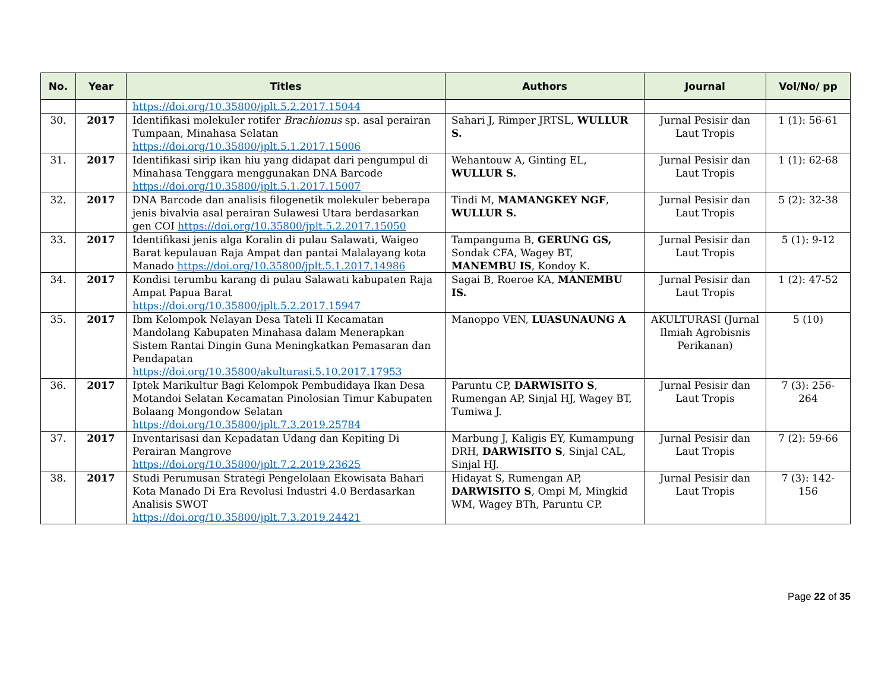| No. | Year | Titles | Authors | Journal | Vol/No/ pp |
| --- | --- | --- | --- | --- | --- |
| | | https://doi.org/10.35800/jplt.5.2.2017.15044 | | | |
| 30. | 2017 | Identifikasi molekuler rotifer Brachionus sp. asal perairan Tumpaan, Minahasa Selatan https://doi.org/10.35800/jplt.5.1.2017.15006 | Sahari J, Rimper JRTSL, WULLUR S. | Jurnal Pesisir dan Laut Tropis | 1 (1): 56-61 |
| 31. | 2017 | Identifikasi sirip ikan hiu yang didapat dari pengumpul di Minahasa Tenggara menggunakan DNA Barcode https://doi.org/10.35800/jplt.5.1.2017.15007 | Wehantouw A, Ginting EL, WULLUR S. | Jurnal Pesisir dan Laut Tropis | 1 (1): 62-68 |
| 32. | 2017 | DNA Barcode dan analisis filogenetik molekuler beberapa jenis bivalvia asal perairan Sulawesi Utara berdasarkan gen COI https://doi.org/10.35800/jplt.5.2.2017.15050 | Tindi M, MAMANGKEY NGF , WULLUR S. | Jurnal Pesisir dan Laut Tropis | 5 (2): 32-38 |
| 33. | 2017 | Identifikasi jenis alga Koralin di pulau Salawati, Waigeo Barat kepulauan Raja Ampat dan pantai Malalayang kota Manado https://doi.org/10.35800/jplt.5.1.2017.14986 | Tampanguma B, GERUNG GS, Sondak CFA, Wagey BT, MANEMBU IS , Kondoy K. | Jurnal Pesisir dan Laut Tropis | 5 (1): 9-12 |
| 34. | 2017 | Kondisi terumbu karang di pulau Salawati kabupaten Raja Ampat Papua Barat https://doi.org/10.35800/jplt.5.2.2017.15947 | Sagai B, Roeroe KA, MANEMBU IS. | Jurnal Pesisir dan Laut Tropis | 1 (2): 47-52 |
| 35. | 2017 | Ibm Kelompok Nelayan Desa Tateli II Kecamatan Mandolang Kabupaten Minahasa dalam Menerapkan Sistem Rantai Dingin Guna Meningkatkan Pemasaran dan Pendapatan https://doi.org/10.35800/akulturasi.5.10.2017.17953 | Manoppo VEN, LUASUNAUNG A | AKULTURASI (Jurnal Ilmiah Agrobisnis Perikanan) | 5 (10) |
| 36. | 2017 | Iptek Marikultur Bagi Kelompok Pembudidaya Ikan Desa Motandoi Selatan Kecamatan Pinolosian Timur Kabupaten Bolaang Mongondow Selatan https://doi.org/10.35800/jplt.7.3.2019.25784 | Paruntu CP, DARWISITO S , Rumengan AP, Sinjal HJ, Wagey BT, Tumiwa J. | Jurnal Pesisir dan Laut Tropis | 7 (3): 256-264 |
| 37. | 2017 | Inventarisasi dan Kepadatan Udang dan Kepiting Di Perairan Mangrove https://doi.org/10.35800/jplt.7.2.2019.23625 | Marbung J, Kaligis EY, Kumampung DRH, DARWISITO S , Sinjal CAL, Sinjal HJ. | Jurnal Pesisir dan Laut Tropis | 7 (2): 59-66 |
| 38. | 2017 | Studi Perumusan Strategi Pengelolaan Ekowisata Bahari Kota Manado Di Era Revolusi Industri 4.0 Berdasarkan Analisis SWOT https://doi.org/10.35800/jplt.7.3.2019.24421 | Hidayat S, Rumengan AP, DARWISITO S , Ompi M, Mingkid WM, Wagey BTh, Paruntu CP. | Jurnal Pesisir dan Laut Tropis | 7 (3): 142-156 |
Page 22 of 35